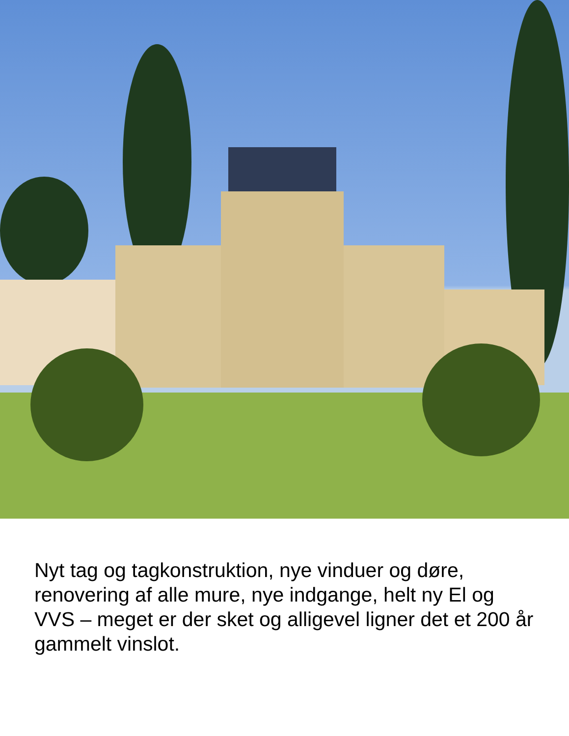Nyt tag og tagkonstruktion, nye vinduer og døre, renovering af alle mure, nye indgange, helt ny El og VVS – meget er der sket og alligevel ligner det et 200 år gammelt vinslot.